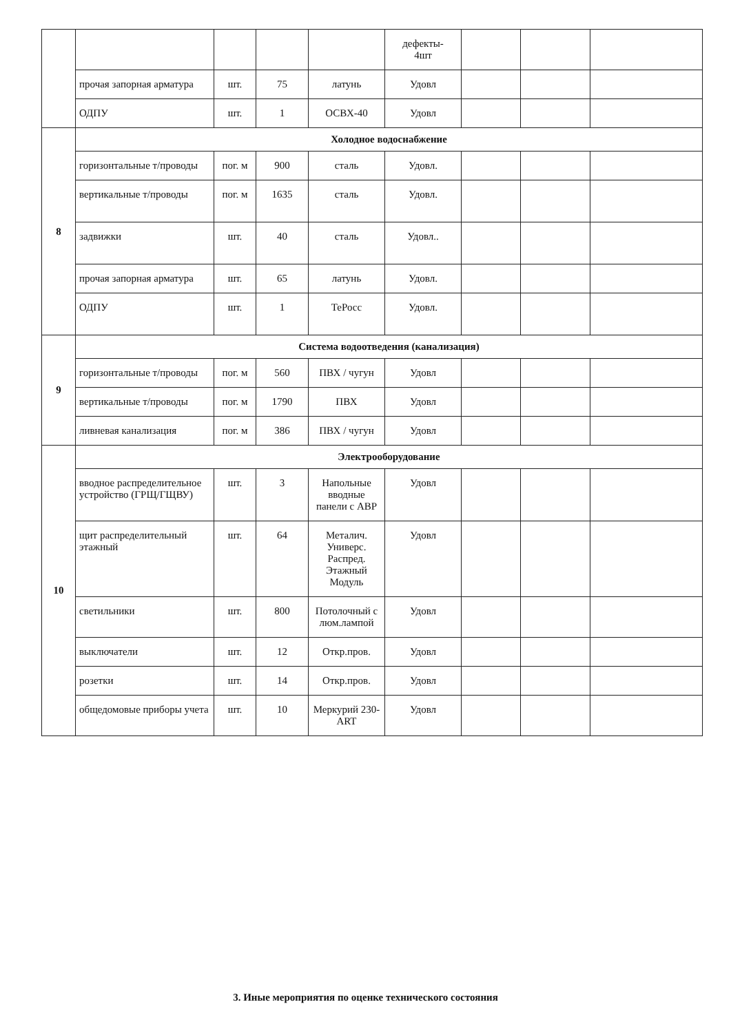| | | | | | дефекты- 4шт | | | |
| | прочая запорная арматура | шт. | 75 | латунь | Удовл | | | |
| | ОДПУ | шт. | 1 | ОСВХ-40 | Удовл | | | |
| 8 | Холодное водоснабжение | | | | | | | |
| | горизонтальные т/проводы | пог. м | 900 | сталь | Удовл. | | | |
| | вертикальные т/проводы | пог. м | 1635 | сталь | Удовл. | | | |
| | задвижки | шт. | 40 | сталь | Удовл.. | | | |
| | прочая запорная арматура | шт. | 65 | латунь | Удовл. | | | |
| | ОДПУ | шт. | 1 | ТеРосс | Удовл. | | | |
| 9 | Система водоотведения (канализация) | | | | | | | |
| | горизонтальные т/проводы | пог. м | 560 | ПВХ / чугун | Удовл | | | |
| | вертикальные т/проводы | пог. м | 1790 | ПВХ | Удовл | | | |
| | ливневая канализация | пог. м | 386 | ПВХ / чугун | Удовл | | | |
| 10 | Электрооборудование | | | | | | | |
| | вводное распределительное устройство (ГРЩ/ГЩВУ) | шт. | 3 | Напольные вводные панели с АВР | Удовл | | | |
| | щит распределительный этажный | шт. | 64 | Металич. Универс. Распред. Этажный Модуль | Удовл | | | |
| | светильники | шт. | 800 | Потолочный с люм.лампой | Удовл | | | |
| | выключатели | шт. | 12 | Откр.пров. | Удовл | | | |
| | розетки | шт. | 14 | Откр.пров. | Удовл | | | |
| | общедомовые приборы учета | шт. | 10 | Меркурий 230-ART | Удовл | | | |
3. Иные мероприятия по оценке технического состояния